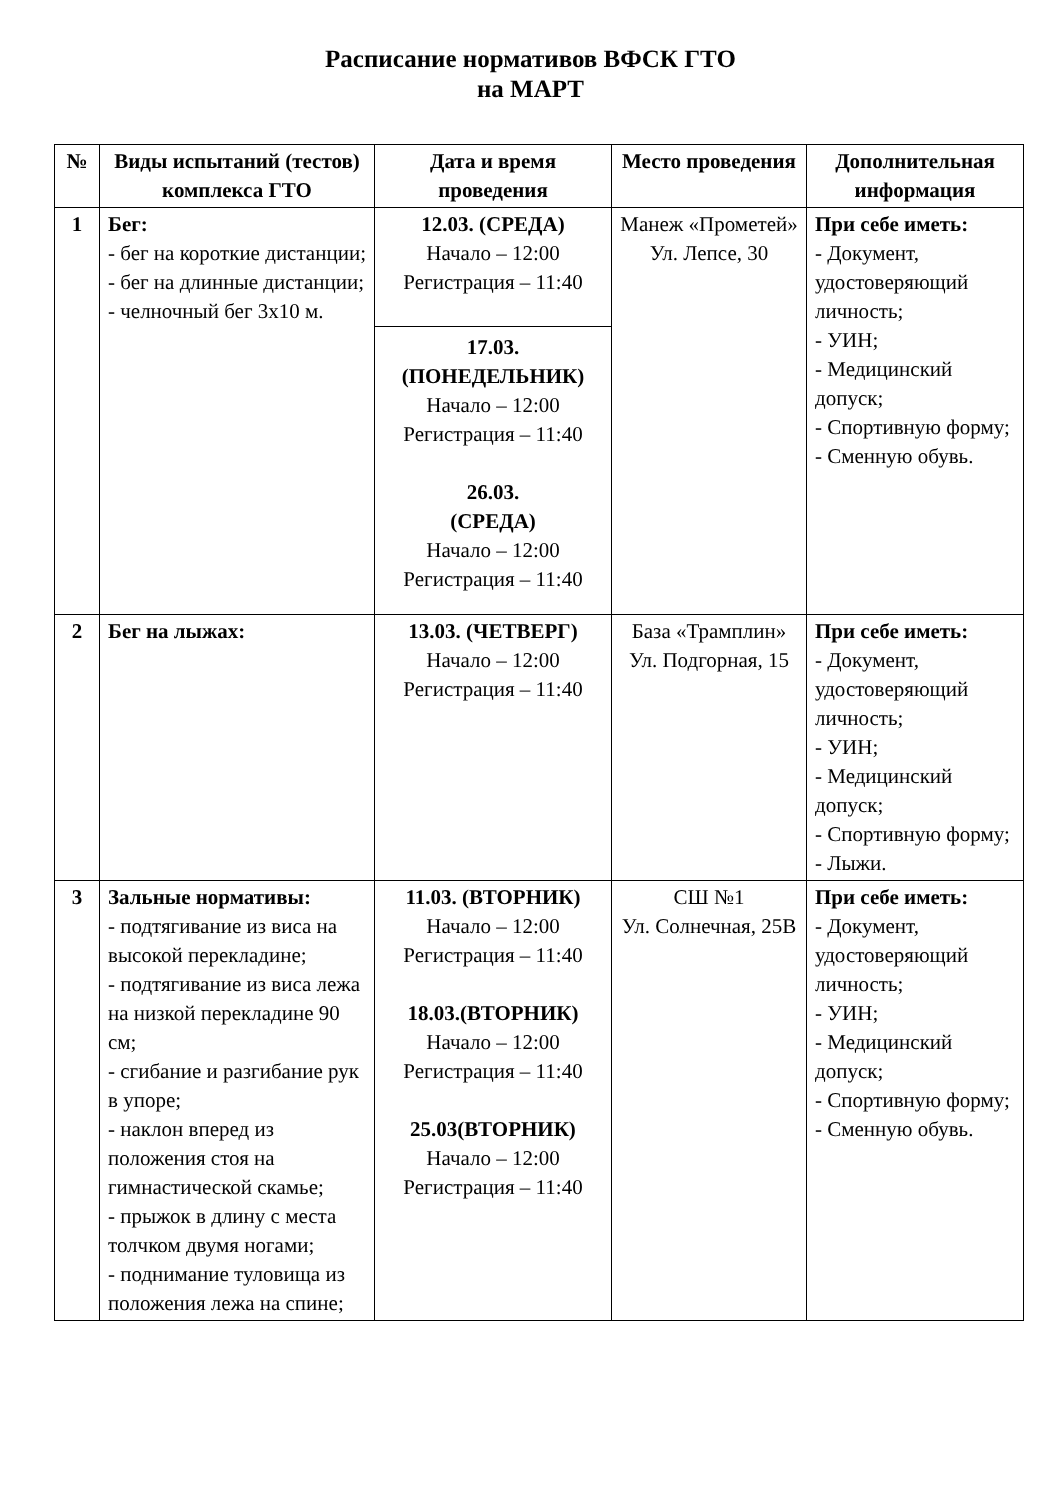Расписание нормативов ВФСК ГТО
на МАРТ
| № | Виды испытаний (тестов) комплекса ГТО | Дата и время проведения | Место проведения | Дополнительная информация |
| --- | --- | --- | --- | --- |
| 1 | Бег: - бег на короткие дистанции; - бег на длинные дистанции; - челночный бег 3х10 м. | 12.03. (СРЕДА) Начало – 12:00 Регистрация – 11:40 17.03. (ПОНЕДЕЛЬНИК) Начало – 12:00 Регистрация – 11:40 26.03. (СРЕДА) Начало – 12:00 Регистрация – 11:40 | Манеж «Прометей» Ул. Лепсе, 30 | При себе иметь: - Документ, удостоверяющий личность; - УИН; - Медицинский допуск; - Спортивную форму; - Сменную обувь. |
| 2 | Бег на лыжах: | 13.03. (ЧЕТВЕРГ) Начало – 12:00 Регистрация – 11:40 | База «Трамплин» Ул. Подгорная, 15 | При себе иметь: - Документ, удостоверяющий личность; - УИН; - Медицинский допуск; - Спортивную форму; - Лыжи. |
| 3 | Зальные нормативы: - подтягивание из виса на высокой перекладине; - подтягивание из виса лежа на низкой перекладине 90 см; - сгибание и разгибание рук в упоре; - наклон вперед из положения стоя на гимнастической скамье; - прыжок в длину с места толчком двумя ногами; - поднимание туловища из положения лежа на спине; | 11.03. (ВТОРНИК) Начало – 12:00 Регистрация – 11:40 18.03.(ВТОРНИК) Начало – 12:00 Регистрация – 11:40 25.03(ВТОРНИК) Начало – 12:00 Регистрация – 11:40 | СШ №1 Ул. Солнечная, 25В | При себе иметь: - Документ, удостоверяющий личность; - УИН; - Медицинский допуск; - Спортивную форму; - Сменную обувь. |